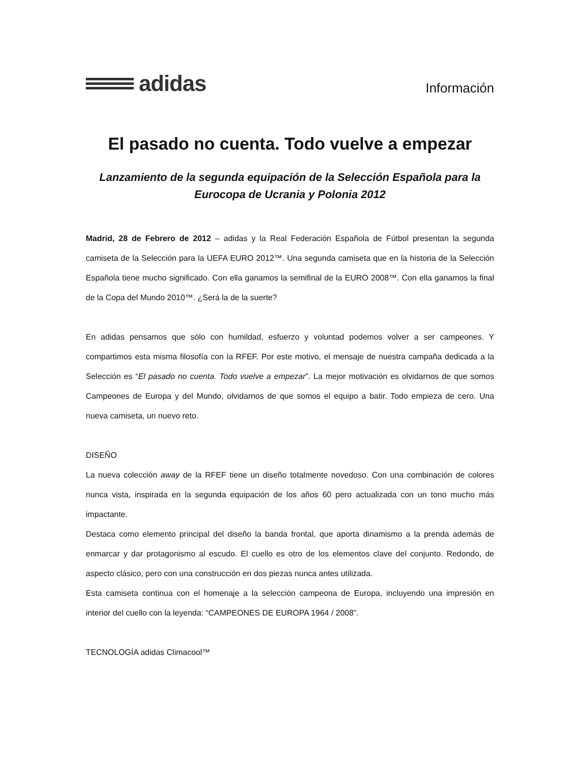adidas
Información
El pasado no cuenta. Todo vuelve a empezar
Lanzamiento de la segunda equipación de la Selección Española para la Eurocopa de Ucrania y Polonia 2012
Madrid, 28 de Febrero de 2012 – adidas y la Real Federación Española de Fútbol presentan la segunda camiseta de la Selección para la UEFA EURO 2012™. Una segunda camiseta que en la historia de la Selección Española tiene mucho significado. Con ella ganamos la semifinal de la EURO 2008™. Con ella ganamos la final de la Copa del Mundo 2010™. ¿Será la de la suerte?
En adidas pensamos que sólo con humildad, esfuerzo y voluntad podemos volver a ser campeones. Y compartimos esta misma filosofía con la RFEF. Por este motivo, el mensaje de nuestra campaña dedicada a la Selección es “El pasado no cuenta. Todo vuelve a empezar”. La mejor motivación es olvidarnos de que somos Campeones de Europa y del Mundo, olvidarnos de que somos el equipo a batir. Todo empieza de cero. Una nueva camiseta, un nuevo reto.
DISEÑO
La nueva colección away de la RFEF tiene un diseño totalmente novedoso. Con una combinación de colores nunca vista, inspirada en la segunda equipación de los años 60 pero actualizada con un tono mucho más impactante.
Destaca como elemento principal del diseño la banda frontal, que aporta dinamismo a la prenda además de enmarcar y dar protagonismo al escudo. El cuello es otro de los elementos clave del conjunto. Redondo, de aspecto clásico, pero con una construcción en dos piezas nunca antes utilizada.
Esta camiseta continua con el homenaje a la selección campeona de Europa, incluyendo una impresión en interior del cuello con la leyenda: “CAMPEONES DE EUROPA 1964 / 2008”.
TECNOLOGÍA adidas Climacool™